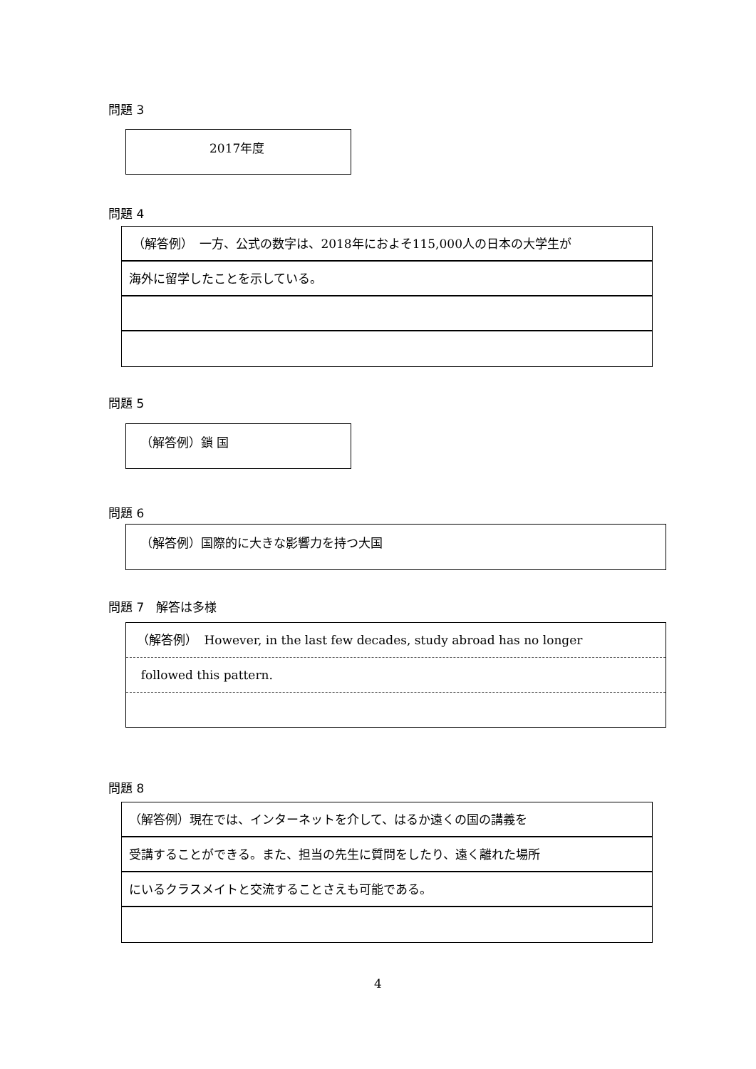問題 3
2017年度
問題 4
（解答例）　一方、公式の数字は、2018年におよそ115,000人の日本の大学生が
海外に留学したことを示している。
問題 5
（解答例）鎖 国
問題 6
（解答例）国際的に大きな影響力を持つ大国
問題 7　解答は多様
（解答例）　However, in the last few decades, study abroad has no longer
followed this pattern.
問題 8
（解答例）現在では、インターネットを介して、はるか遠くの国の講義を
受講することができる。また、担当の先生に質問をしたり、遠く離れた場所
にいるクラスメイトと交流することさえも可能である。
4